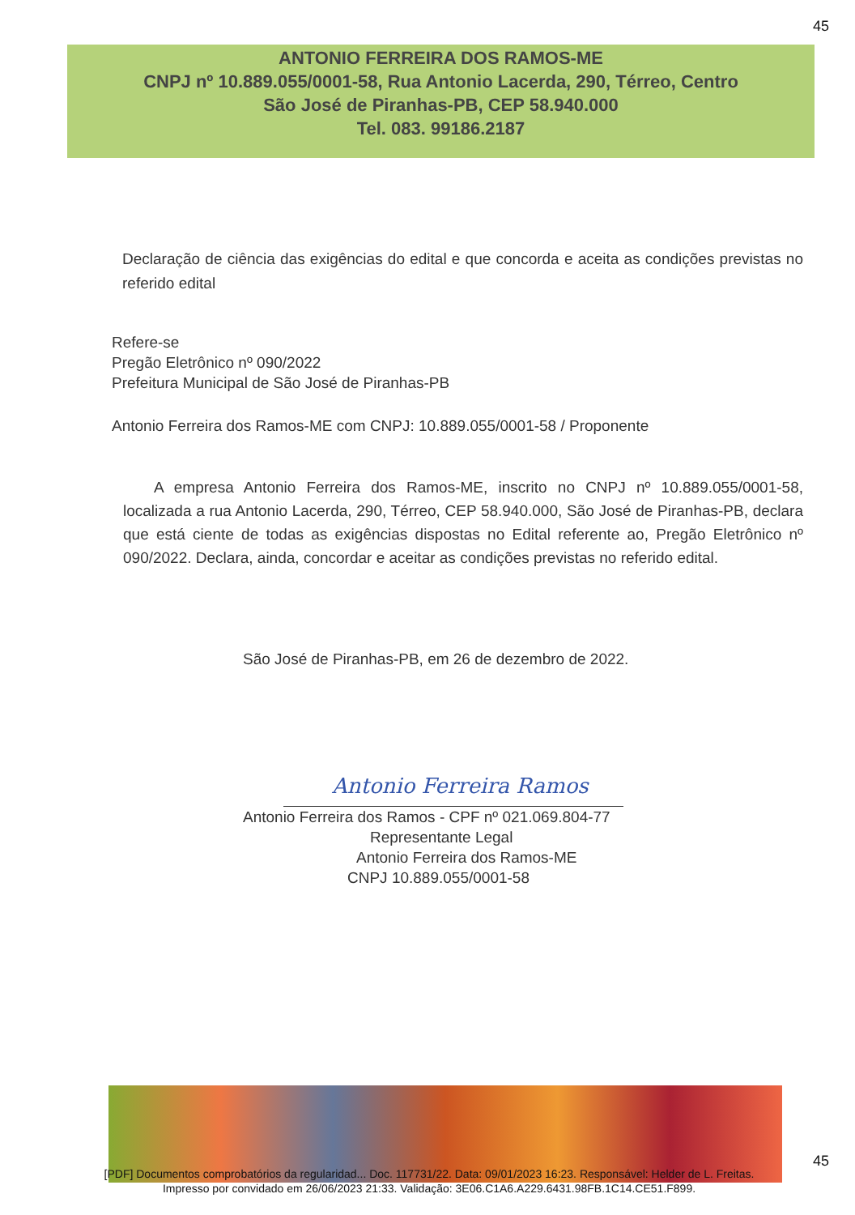45
ANTONIO FERREIRA DOS RAMOS-ME
CNPJ nº 10.889.055/0001-58, Rua Antonio Lacerda, 290, Térreo, Centro
São José de Piranhas-PB, CEP 58.940.000
Tel. 083. 99186.2187
Declaração de ciência das exigências do edital e que concorda e aceita as condições previstas no referido edital
Refere-se
Pregão Eletrônico nº 090/2022
Prefeitura Municipal de São José de Piranhas-PB
Antonio Ferreira dos Ramos-ME com CNPJ: 10.889.055/0001-58 / Proponente
A empresa Antonio Ferreira dos Ramos-ME, inscrito no CNPJ nº 10.889.055/0001-58, localizada a rua Antonio Lacerda, 290, Térreo, CEP 58.940.000, São José de Piranhas-PB, declara que está ciente de todas as exigências dispostas no Edital referente ao, Pregão Eletrônico nº 090/2022. Declara, ainda, concordar e aceitar as condições previstas no referido edital.
São José de Piranhas-PB, em 26 de dezembro de 2022.
Antonio Ferreira Ramos
Antonio Ferreira dos Ramos - CPF nº 021.069.804-77
Representante Legal
Antonio Ferreira dos Ramos-ME
CNPJ 10.889.055/0001-58
45
[PDF] Documentos comprobatórios da regularidad... Doc. 117731/22. Data: 09/01/2023 16:23. Responsável: Helder de L. Freitas.
Impresso por convidado em 26/06/2023 21:33. Validação: 3E06.C1A6.A229.6431.98FB.1C14.CE51.F899.